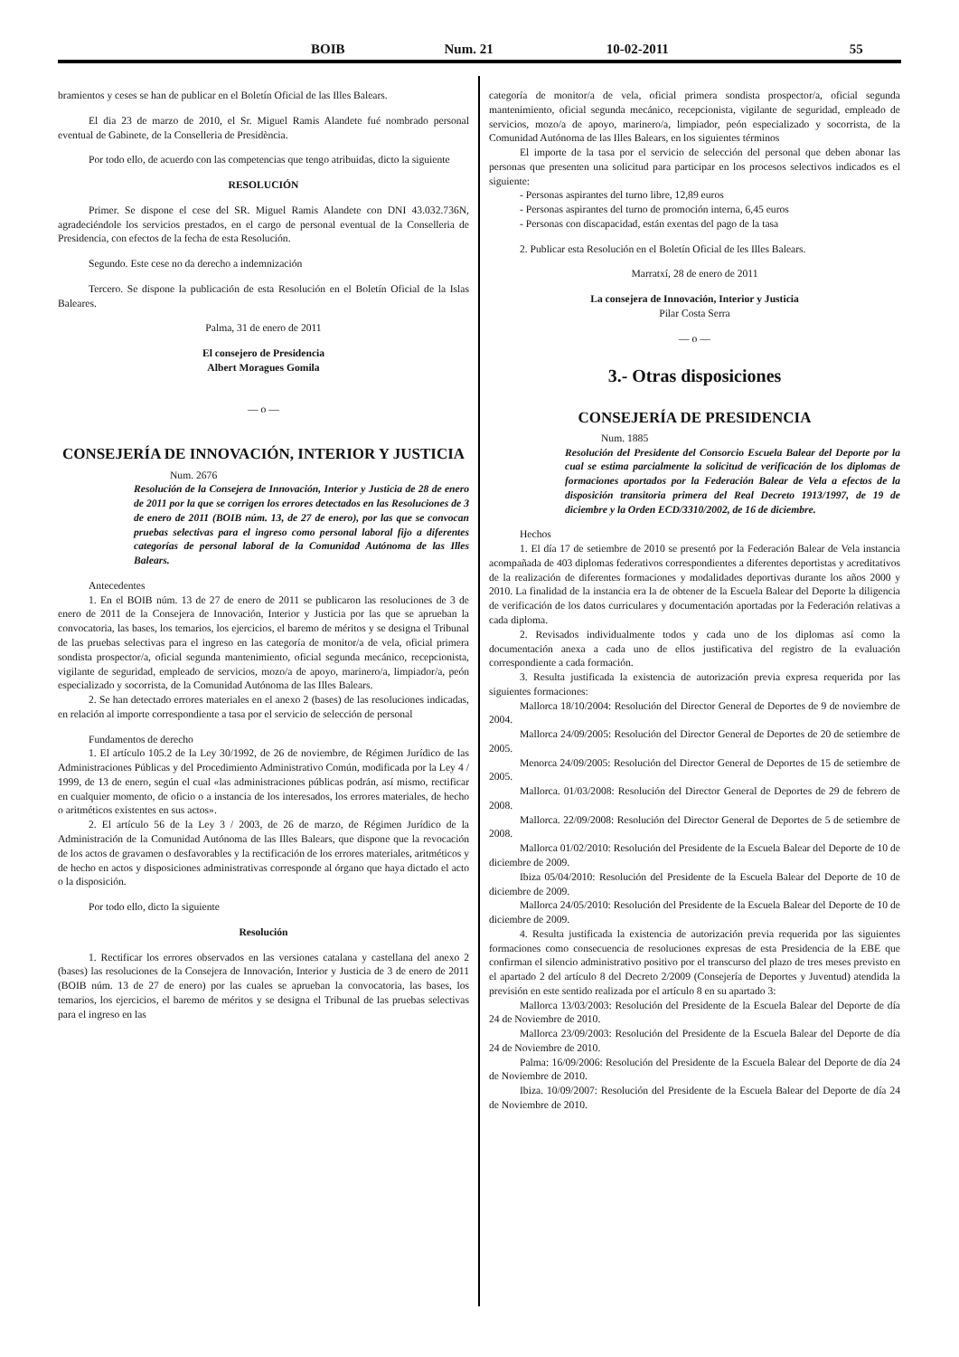BOIB Num. 21 10-02-2011 55
bramientos y ceses se han de publicar en el Boletín Oficial de las Illes Balears.
El dia 23 de marzo de 2010, el Sr. Miguel Ramis Alandete fué nombrado personal eventual de Gabinete, de la Conselleria de Presidència.
Por todo ello, de acuerdo con las competencias que tengo atribuidas, dicto la siguiente
RESOLUCIÓN
Primer. Se dispone el cese del SR. Miguel Ramis Alandete con DNI 43.032.736N, agradeciéndole los servicios prestados, en el cargo de personal eventual de la Conselleria de Presidencia, con efectos de la fecha de esta Resolución.
Segundo. Este cese no da derecho a indemnización
Tercero. Se dispone la publicación de esta Resolución en el Boletín Oficial de la Islas Baleares.
Palma, 31 de enero de 2011
El consejero de Presidencia
Albert Moragues Gomila
— o —
CONSEJERÍA DE INNOVACIÓN, INTERIOR Y JUSTICIA
Num. 2676
Resolución de la Consejera de Innovación, Interior y Justicia de 28 de enero de 2011 por la que se corrigen los errores detectados en las Resoluciones de 3 de enero de 2011 (BOIB núm. 13, de 27 de enero), por las que se convocan pruebas selectivas para el ingreso como personal laboral fijo a diferentes categorías de personal laboral de la Comunidad Autónoma de las Illes Balears.
Antecedentes
1. En el BOIB núm. 13 de 27 de enero de 2011 se publicaron las resoluciones de 3 de enero de 2011 de la Consejera de Innovación, Interior y Justicia por las que se aprueban la convocatoria, las bases, los temarios, los ejercicios, el baremo de méritos y se designa el Tribunal de las pruebas selectivas para el ingreso en las categoría de monitor/a de vela, oficial primera sondista prospector/a, oficial segunda mantenimiento, oficial segunda mecánico, recepcionista, vigilante de seguridad, empleado de servicios, mozo/a de apoyo, marinero/a, limpiador/a, peón especializado y socorrista, de la Comunidad Autónoma de las Illes Balears.
2. Se han detectado errores materiales en el anexo 2 (bases) de las resoluciones indicadas, en relación al importe correspondiente a tasa por el servicio de selección de personal
Fundamentos de derecho
1. El artículo 105.2 de la Ley 30/1992, de 26 de noviembre, de Régimen Jurídico de las Administraciones Públicas y del Procedimiento Administrativo Común, modificada por la Ley 4 / 1999, de 13 de enero, según el cual «las administraciones públicas podrán, así mismo, rectificar en cualquier momento, de oficio o a instancia de los interesados, los errores materiales, de hecho o aritméticos existentes en sus actos».
2. El artículo 56 de la Ley 3 / 2003, de 26 de marzo, de Régimen Jurídico de la Administración de la Comunidad Autónoma de las Illes Balears, que dispone que la revocación de los actos de gravamen o desfavorables y la rectificación de los errores materiales, aritméticos y de hecho en actos y disposiciones administrativas corresponde al órgano que haya dictado el acto o la disposición.
Por todo ello, dicto la siguiente
Resolución
1. Rectificar los errores observados en las versiones catalana y castellana del anexo 2 (bases) las resoluciones de la Consejera de Innovación, Interior y Justicia de 3 de enero de 2011 (BOIB núm. 13 de 27 de enero) por las cuales se aprueban la convocatoria, las bases, los temarios, los ejercicios, el baremo de méritos y se designa el Tribunal de las pruebas selectivas para el ingreso en las
categoría de monitor/a de vela, oficial primera sondista prospector/a, oficial segunda mantenimiento, oficial segunda mecánico, recepcionista, vigilante de seguridad, empleado de servicios, mozo/a de apoyo, marinero/a, limpiador, peón especializado y socorrista, de la Comunidad Autónoma de las Illes Balears, en los siguientes términos
El importe de la tasa por el servicio de selección del personal que deben abonar las personas que presenten una solicitud para participar en los procesos selectivos indicados es el siguiente:
- Personas aspirantes del turno libre, 12,89 euros
- Personas aspirantes del turno de promoción interna, 6,45 euros
- Personas con discapacidad, están exentas del pago de la tasa
2. Publicar esta Resolución en el Boletín Oficial de les Illes Balears.
Marratxí, 28 de enero de 2011
La consejera de Innovación, Interior y Justicia
Pilar Costa Serra
— o —
3.- Otras disposiciones
CONSEJERÍA DE PRESIDENCIA
Num. 1885
Resolución del Presidente del Consorcio Escuela Balear del Deporte por la cual se estima parcialmente la solicitud de verificación de los diplomas de formaciones aportados por la Federación Balear de Vela a efectos de la disposición transitoria primera del Real Decreto 1913/1997, de 19 de diciembre y la Orden ECD/3310/2002, de 16 de diciembre.
Hechos
1. El día 17 de setiembre de 2010 se presentó por la Federación Balear de Vela instancia acompañada de 403 diplomas federativos correspondientes a diferentes deportistas y acreditativos de la realización de diferentes formaciones y modalidades deportivas durante los años 2000 y 2010. La finalidad de la instancia era la de obtener de la Escuela Balear del Deporte la diligencia de verificación de los datos curriculares y documentación aportadas por la Federación relativas a cada diploma.
2. Revisados individualmente todos y cada uno de los diplomas así como la documentación anexa a cada uno de ellos justificativa del registro de la evaluación correspondiente a cada formación.
3. Resulta justificada la existencia de autorización previa expresa requerida por las siguientes formaciones:
Mallorca 18/10/2004: Resolución del Director General de Deportes de 9 de noviembre de 2004.
Mallorca 24/09/2005: Resolución del Director General de Deportes de 20 de setiembre de 2005.
Menorca 24/09/2005: Resolución del Director General de Deportes de 15 de setiembre de 2005.
Mallorca. 01/03/2008: Resolución del Director General de Deportes de 29 de febrero de 2008.
Mallorca. 22/09/2008: Resolución del Director General de Deportes de 5 de setiembre de 2008.
Mallorca 01/02/2010: Resolución del Presidente de la Escuela Balear del Deporte de 10 de diciembre de 2009.
Ibiza 05/04/2010: Resolución del Presidente de la Escuela Balear del Deporte de 10 de diciembre de 2009.
Mallorca 24/05/2010: Resolución del Presidente de la Escuela Balear del Deporte de 10 de diciembre de 2009.
4. Resulta justificada la existencia de autorización previa requerida por las siguientes formaciones como consecuencia de resoluciones expresas de esta Presidencia de la EBE que confirman el silencio administrativo positivo por el transcurso del plazo de tres meses previsto en el apartado 2 del artículo 8 del Decreto 2/2009 (Consejería de Deportes y Juventud) atendida la previsión en este sentido realizada por el artículo 8 en su apartado 3:
Mallorca 13/03/2003: Resolución del Presidente de la Escuela Balear del Deporte de día 24 de Noviembre de 2010.
Mallorca 23/09/2003: Resolución del Presidente de la Escuela Balear del Deporte de día 24 de Noviembre de 2010.
Palma: 16/09/2006: Resolución del Presidente de la Escuela Balear del Deporte de día 24 de Noviembre de 2010.
Ibiza. 10/09/2007: Resolución del Presidente de la Escuela Balear del Deporte de día 24 de Noviembre de 2010.